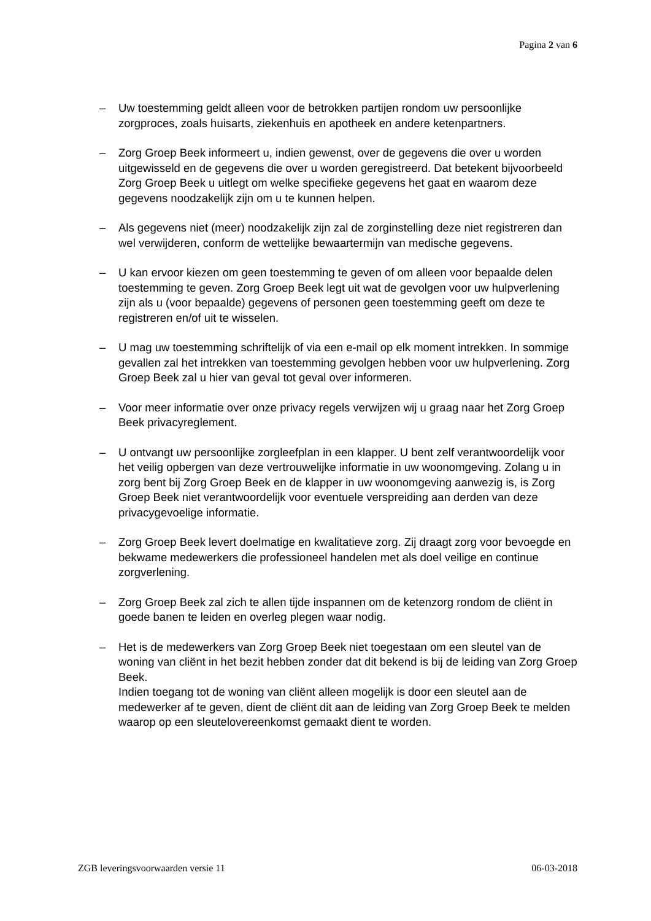Pagina 2 van 6
– Uw toestemming geldt alleen voor de betrokken partijen rondom uw persoonlijke zorgproces, zoals huisarts, ziekenhuis en apotheek en andere ketenpartners.
– Zorg Groep Beek informeert u, indien gewenst, over de gegevens die over u worden uitgewisseld en de gegevens die over u worden geregistreerd. Dat betekent bijvoorbeeld Zorg Groep Beek u uitlegt om welke specifieke gegevens het gaat en waarom deze gegevens noodzakelijk zijn om u te kunnen helpen.
– Als gegevens niet (meer) noodzakelijk zijn zal de zorginstelling deze niet registreren dan wel verwijderen, conform de wettelijke bewaartermijn van medische gegevens.
– U kan ervoor kiezen om geen toestemming te geven of om alleen voor bepaalde delen toestemming te geven. Zorg Groep Beek legt uit wat de gevolgen voor uw hulpverlening zijn als u (voor bepaalde) gegevens of personen geen toestemming geeft om deze te registreren en/of uit te wisselen.
– U mag uw toestemming schriftelijk of via een e-mail op elk moment intrekken. In sommige gevallen zal het intrekken van toestemming gevolgen hebben voor uw hulpverlening. Zorg Groep Beek zal u hier van geval tot geval over informeren.
– Voor meer informatie over onze privacy regels verwijzen wij u graag naar het Zorg Groep Beek privacyreglement.
– U ontvangt uw persoonlijke zorgleefplan in een klapper. U bent zelf verantwoordelijk voor het veilig opbergen van deze vertrouwelijke informatie in uw woonomgeving. Zolang u in zorg bent bij Zorg Groep Beek en de klapper in uw woonomgeving aanwezig is, is Zorg Groep Beek niet verantwoordelijk voor eventuele verspreiding aan derden van deze privacygevoelige informatie.
– Zorg Groep Beek levert doelmatige en kwalitatieve zorg. Zij draagt zorg voor bevoegde en bekwame medewerkers die professioneel handelen met als doel veilige en continue zorgverlening.
– Zorg Groep Beek zal zich te allen tijde inspannen om de ketenzorg rondom de cliënt in goede banen te leiden en overleg plegen waar nodig.
– Het is de medewerkers van Zorg Groep Beek niet toegestaan om een sleutel van de woning van cliënt in het bezit hebben zonder dat dit bekend is bij de leiding van Zorg Groep Beek.
Indien toegang tot de woning van cliënt alleen mogelijk is door een sleutel aan de medewerker af te geven, dient de cliënt dit aan de leiding van Zorg Groep Beek te melden waarop op een sleutelovereenkomst gemaakt dient te worden.
ZGB leveringsvoorwaarden versie 11 06-03-2018